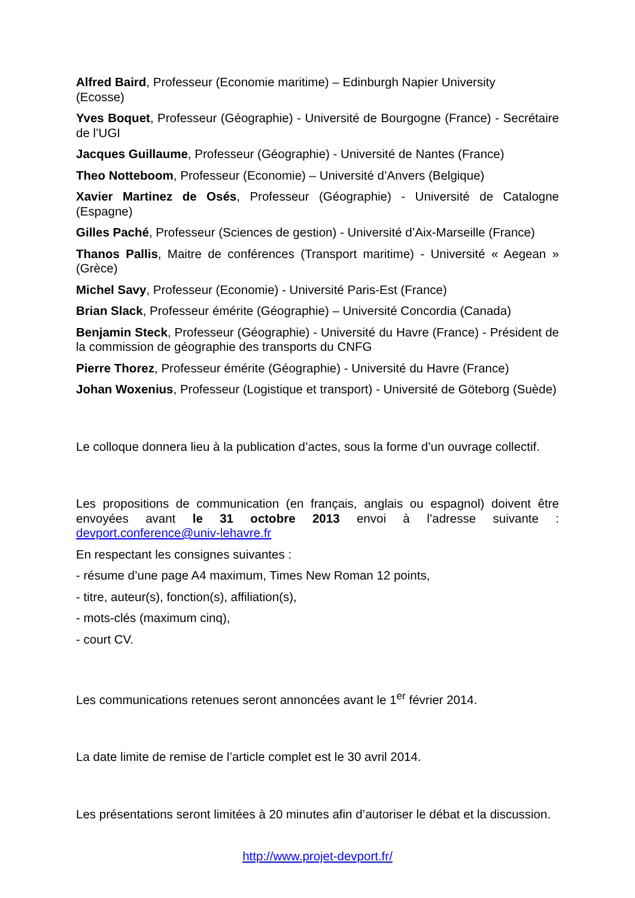Alfred Baird, Professeur (Economie maritime) – Edinburgh Napier University
(Ecosse)
Yves Boquet, Professeur (Géographie) - Université de Bourgogne (France) - Secrétaire de l’UGI
Jacques Guillaume, Professeur (Géographie) - Université de Nantes (France)
Theo Notteboom, Professeur (Economie) – Université d’Anvers (Belgique)
Xavier Martinez de Osés, Professeur (Géographie) - Université de Catalogne (Espagne)
Gilles Paché, Professeur (Sciences de gestion) - Université d’Aix-Marseille (France)
Thanos Pallis, Maitre de conférences (Transport maritime) - Université « Aegean » (Grèce)
Michel Savy, Professeur (Economie) - Université Paris-Est (France)
Brian Slack, Professeur émérite (Géographie) – Université Concordia (Canada)
Benjamin Steck, Professeur (Géographie) - Université du Havre (France) - Président de la commission de géographie des transports du CNFG
Pierre Thorez, Professeur émérite (Géographie) - Université du Havre (France)
Johan Woxenius, Professeur (Logistique et transport) - Université de Göteborg (Suède)
Le colloque donnera lieu à la publication d’actes, sous la forme d’un ouvrage collectif.
Les propositions de communication (en français, anglais ou espagnol) doivent être envoyées avant le 31 octobre 2013 envoi à l’adresse suivante : devport.conference@univ-lehavre.fr
En respectant les consignes suivantes :
- résume d’une page A4 maximum, Times New Roman 12 points,
- titre, auteur(s), fonction(s), affiliation(s),
- mots-clés (maximum cinq),
- court CV.
Les communications retenues seront annoncées avant le 1<sup>er</sup> février 2014.
La date limite de remise de l’article complet est le 30 avril 2014.
Les présentations seront limitées à 20 minutes afin d’autoriser le débat et la discussion.
http://www.projet-devport.fr/